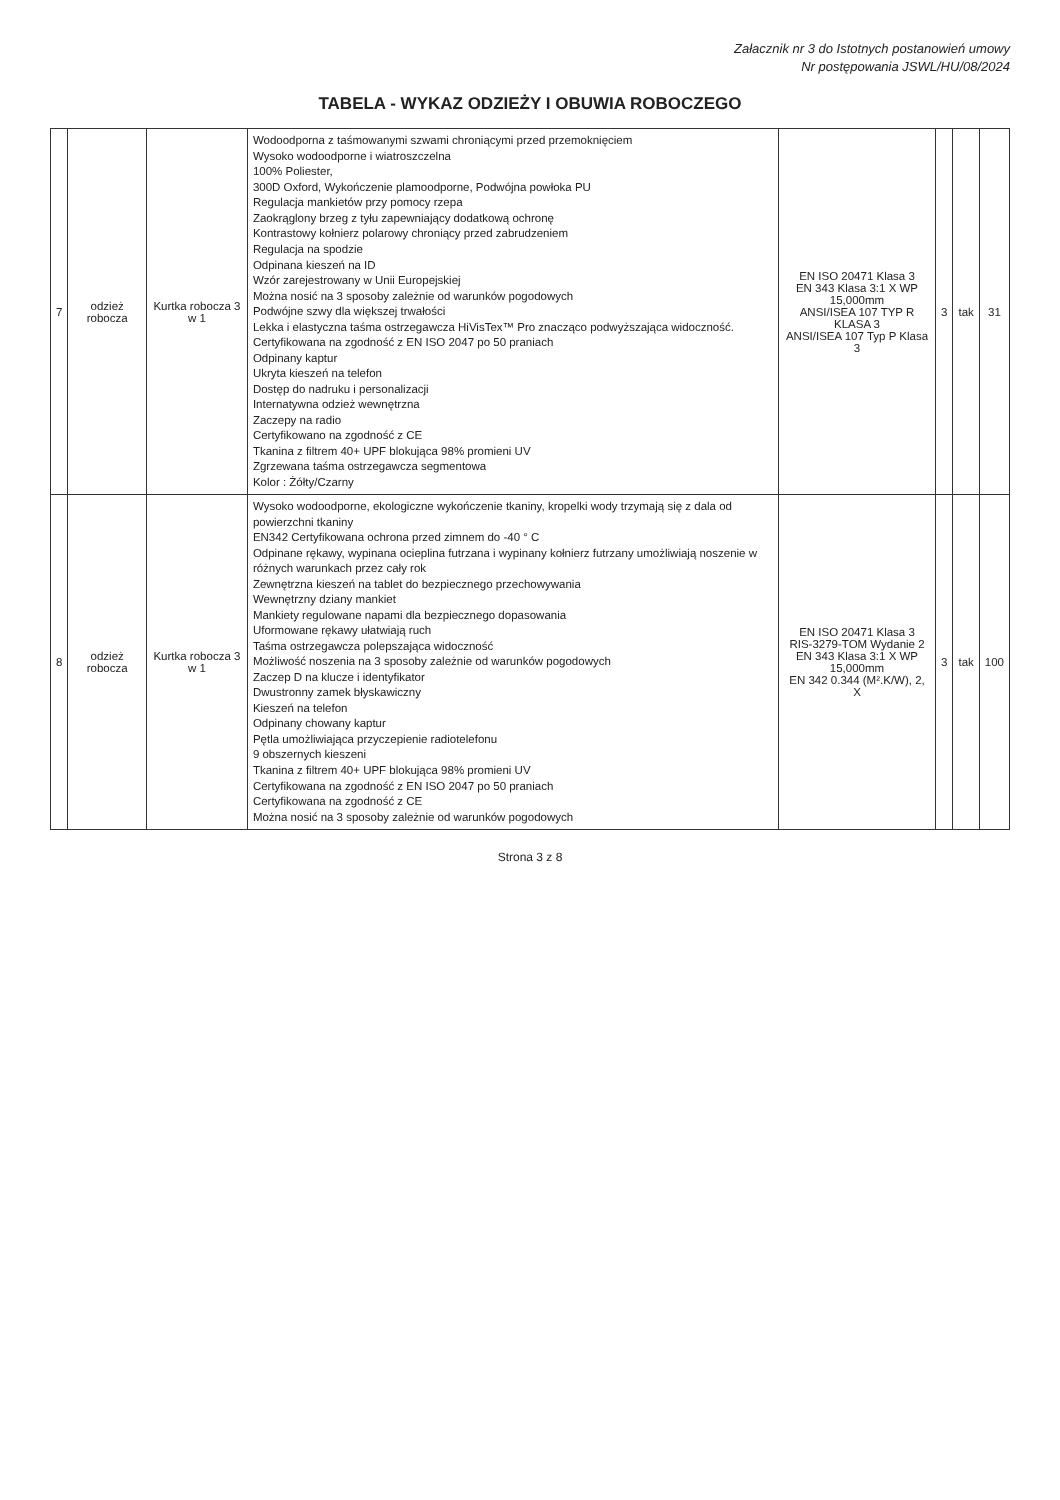Załacznik nr 3 do Istotnych postanowień umowy
Nr postępowania JSWL/HU/08/2024
TABELA - WYKAZ ODZIEŻY I OBUWIA ROBOCZEGO
| 7 | odzież robocza | Kurtka robocza 3 w 1 | Wodoodporna z taśmowanymi szwami chroniącymi przed przemoknięciem Wysoko wodoodporne i wiatroszczelna 100% Poliester, 300D Oxford, Wykończenie plamoodporne, Podwójna powłoka PU Regulacja mankietów przy pomocy rzepa Zaokrąglony brzeg z tyłu zapewniający dodatkową ochronę Kontrastowy kołnierz polarowy chroniący przed zabrudzeniem Regulacja na spodzie Odpinana kieszeń na ID Wzór zarejestrowany w Unii Europejskiej Można nosić na 3 sposoby zależnie od warunków pogodowych Podwójne szwy dla większej trwałości Lekka i elastyczna taśma ostrzegawcza HiVisTex™ Pro znacząco podwyższająca widoczność. Certyfikowana na zgodność z EN ISO 2047 po 50 praniach Odpinany kaptur Ukryta kieszeń na telefon Dostęp do nadruku i personalizacji Internatywna odzież wewnętrzna Zaczepy na radio Certyfikowano na zgodność z CE Tkanina z filtrem 40+ UPF blokująca 98% promieni UV Zgrzewana taśma ostrzegawcza segmentowa Kolor : Żółty/Czarny | EN ISO 20471 Klasa 3 EN 343 Klasa 3:1 X WP 15,000mm ANSI/ISEA 107 TYP R KLASA 3 ANSI/ISEA 107 Typ P Klasa 3 | 3 | tak | 31 |
| 8 | odzież robocza | Kurtka robocza 3 w 1 | Wysoko wodoodporne, ekologiczne wykończenie tkaniny, kropelki wody trzymają się z dala od powierzchni tkaniny EN342 Certyfikowana ochrona przed zimnem do -40 ° C Odpinane rękawy, wypinana ocieplina futrzana i wypinany kołnierz futrzany umożliwiają noszenie w różnych warunkach przez cały rok Zewnętrzna kieszeń na tablet do bezpiecznego przechowywania Wewnętrzny dziany mankiet Mankiety regulowane napami dla bezpiecznego dopasowania Uformowane rękawy ułatwiają ruch Taśma ostrzegawcza polepszająca widoczność Możliwość noszenia na 3 sposoby zależnie od warunków pogodowych Zaczep D na klucze i identyfikator Dwustronny zamek błyskawiczny Kieszeń na telefon Odpinany chowany kaptur Pętla umożliwiająca przyczepienie radiotelefonu 9 obszernych kieszeni Tkanina z filtrem 40+ UPF blokująca 98% promieni UV Certyfikowana na zgodność z EN ISO 2047 po 50 praniach Certyfikowana na zgodność z CE Można nosić na 3 sposoby zależnie od warunków pogodowych | EN ISO 20471 Klasa 3 RIS-3279-TOM Wydanie 2 EN 343 Klasa 3:1 X WP 15,000mm EN 342 0.344 (M².K/W), 2, X | 3 | tak | 100 |
Strona 3 z 8